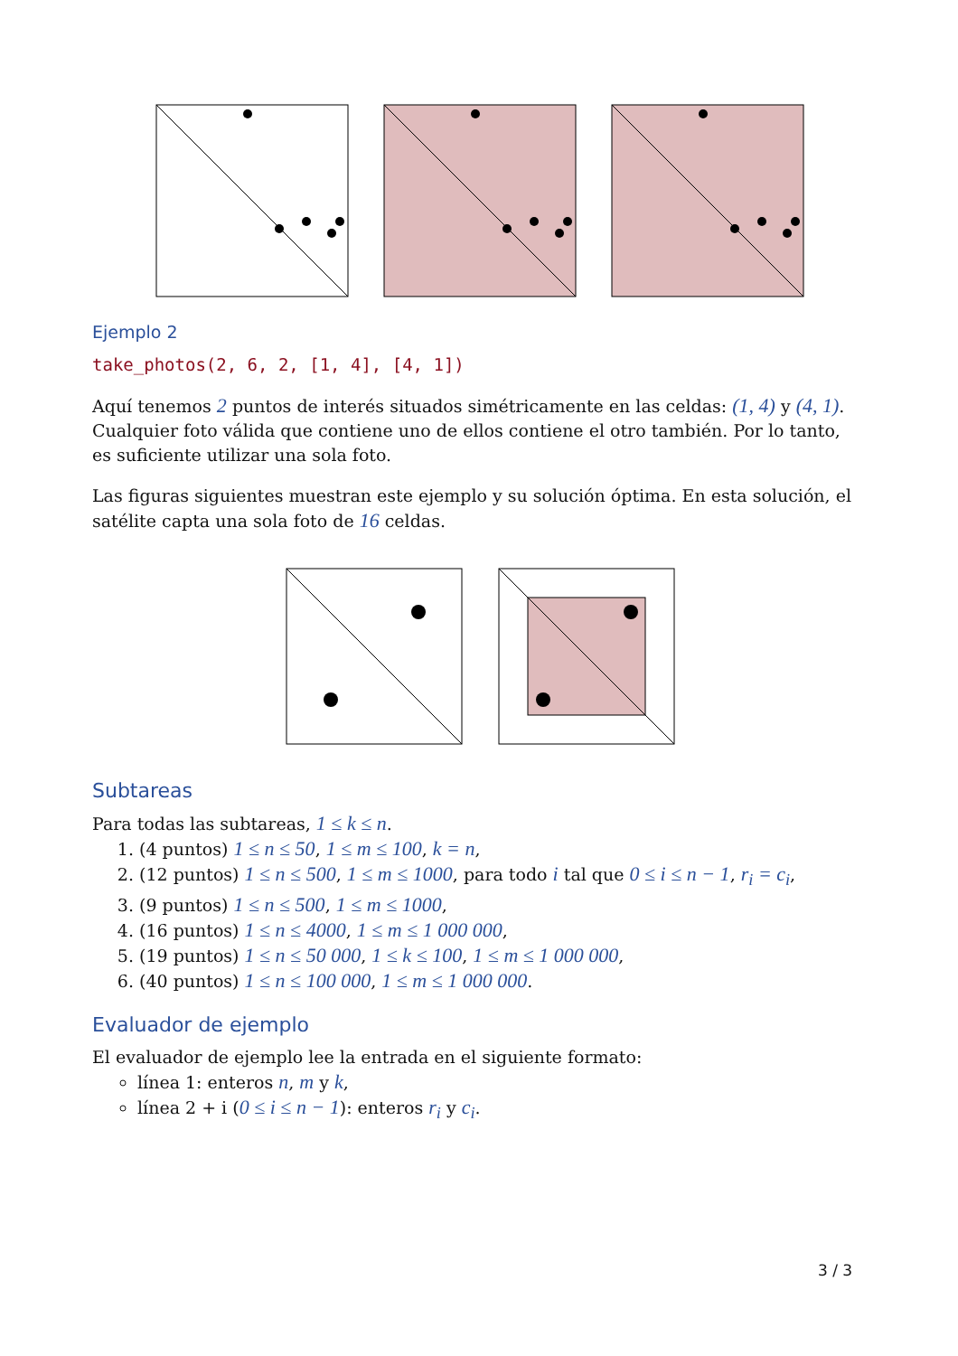Ejemplo 2
take_photos(2, 6, 2, [1, 4], [4, 1])
Aquí tenemos 2 puntos de interés situados simétricamente en las celdas: (1, 4) y (4, 1). Cualquier foto válida que contiene uno de ellos contiene el otro también. Por lo tanto, es suficiente utilizar una sola foto.
Las figuras siguientes muestran este ejemplo y su solución óptima. En esta solución, el satélite capta una sola foto de 16 celdas.
Subtareas
Para todas las subtareas, 1 ≤ k ≤ n.
1. (4 puntos) 1 ≤ n ≤ 50, 1 ≤ m ≤ 100, k = n,
2. (12 puntos) 1 ≤ n ≤ 500, 1 ≤ m ≤ 1000, para todo i tal que 0 ≤ i ≤ n − 1, r<sub>i</sub> = c<sub>i</sub>,
3. (9 puntos) 1 ≤ n ≤ 500, 1 ≤ m ≤ 1000,
4. (16 puntos) 1 ≤ n ≤ 4000, 1 ≤ m ≤ 1 000 000,
5. (19 puntos) 1 ≤ n ≤ 50 000, 1 ≤ k ≤ 100, 1 ≤ m ≤ 1 000 000,
6. (40 puntos) 1 ≤ n ≤ 100 000, 1 ≤ m ≤ 1 000 000.
Evaluador de ejemplo
El evaluador de ejemplo lee la entrada en el siguiente formato:
línea 1: enteros n, m y k,
línea 2 + i (0 ≤ i ≤ n − 1): enteros r<sub>i</sub> y c<sub>i</sub>.
3 / 3